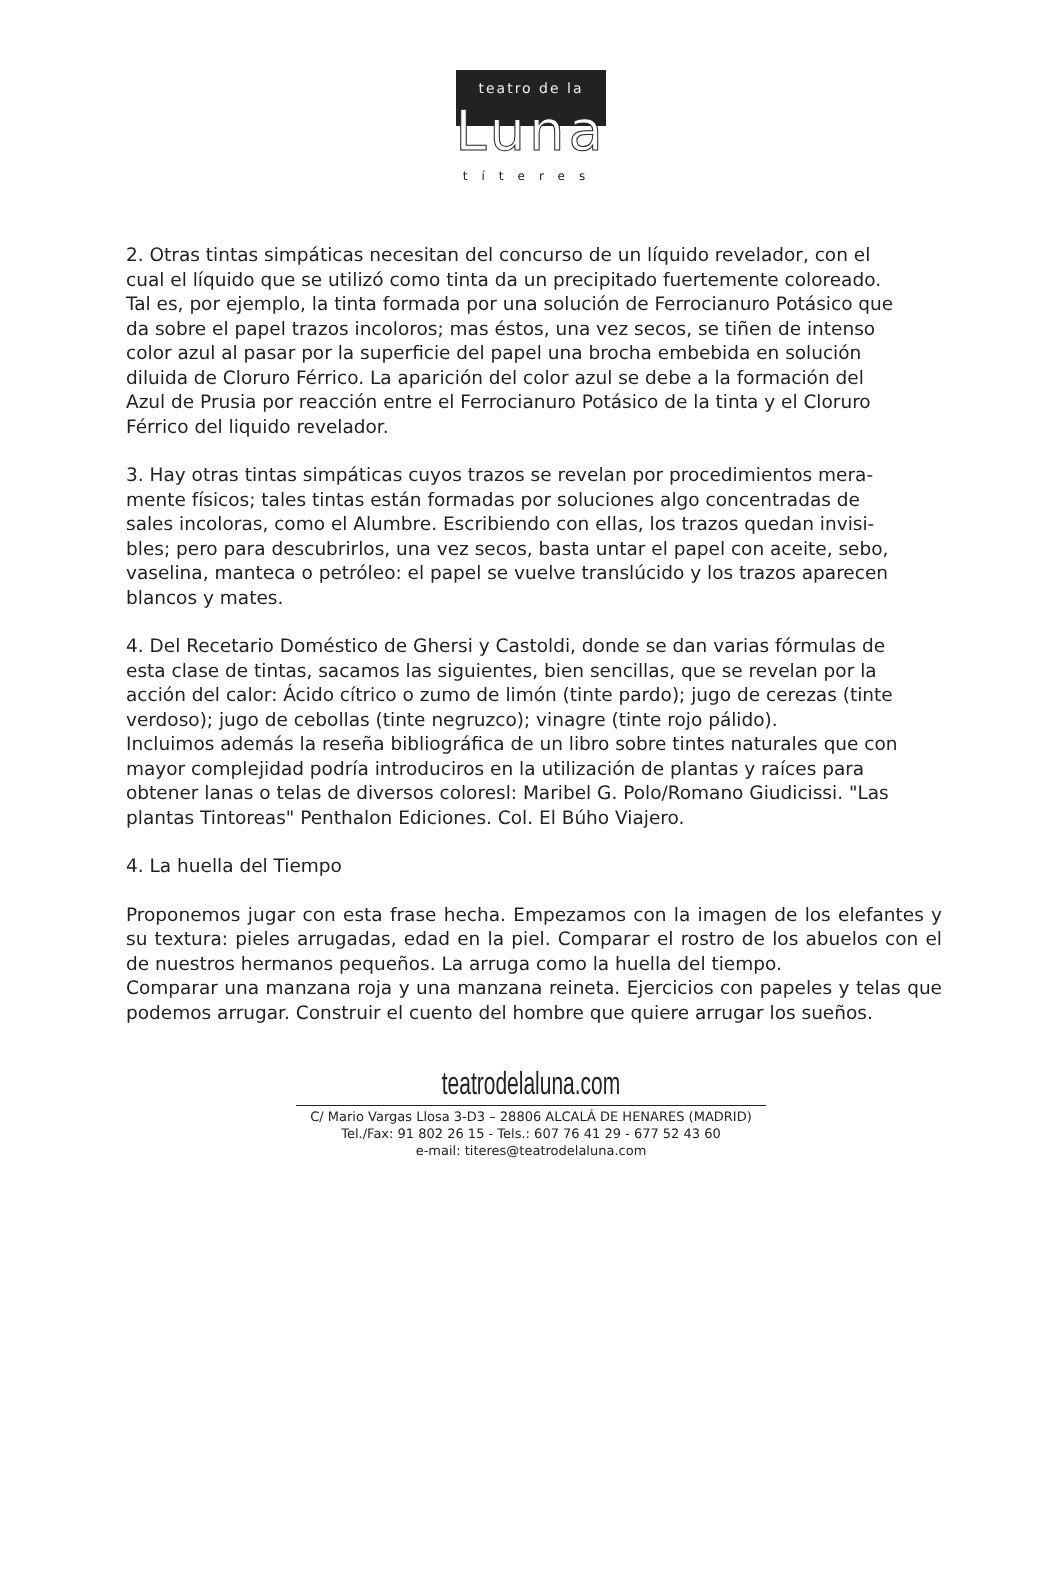teatro de la
Luna
títeres
2. Otras tintas simpáticas necesitan del concurso de un líquido revelador, con el
cual el líquido que se utilizó como tinta da un precipitado fuertemente coloreado.
Tal es, por ejemplo, la tinta formada por una solución de Ferrocianuro Potásico que
da sobre el papel trazos incoloros; mas éstos, una vez secos, se tiñen de intenso
color azul al pasar por la superficie del papel una brocha embebida en solución
diluida de Cloruro Férrico. La aparición del color azul se debe a la formación del
Azul de Prusia por reacción entre el Ferrocianuro Potásico de la tinta y el Cloruro
Férrico del liquido revelador.
3. Hay otras tintas simpáticas cuyos trazos se revelan por procedimientos mera-
mente físicos; tales tintas están formadas por soluciones algo concentradas de
sales incoloras, como el Alumbre. Escribiendo con ellas, los trazos quedan invisi-
bles; pero para descubrirlos, una vez secos, basta untar el papel con aceite, sebo,
vaselina, manteca o petróleo: el papel se vuelve translúcido y los trazos aparecen
blancos y mates.
4. Del Recetario Doméstico de Ghersi y Castoldi, donde se dan varias fórmulas de
esta clase de tintas, sacamos las siguientes, bien sencillas, que se revelan por la
acción del calor: Ácido cítrico o zumo de limón (tinte pardo); jugo de cerezas (tinte
verdoso); jugo de cebollas (tinte negruzco); vinagre (tinte rojo pálido).
Incluimos además la reseña bibliográfica de un libro sobre tintes naturales que con
mayor complejidad podría introduciros en la utilización de plantas y raíces para
obtener lanas o telas de diversos coloresl: Maribel G. Polo/Romano Giudicissi. "Las plantas Tintoreas" Penthalon Ediciones. Col. El Búho Viajero.
4. La huella del Tiempo
Proponemos jugar con esta frase hecha. Empezamos con la imagen de los elefantes y su textura: pieles arrugadas, edad en la piel. Comparar el rostro de los abuelos con el de nuestros hermanos pequeños. La arruga como la huella del tiempo.
Comparar una manzana roja y una manzana reineta. Ejercicios con papeles y telas que podemos arrugar. Construir el cuento del hombre que quiere arrugar los sueños.
teatrodelaluna.com
C/ Mario Vargas Llosa 3-D3 – 28806 ALCALÁ DE HENARES (MADRID)
Tel./Fax: 91 802 26 15 - Tels.: 607 76 41 29 - 677 52 43 60
e-mail: titeres@teatrodelaluna.com